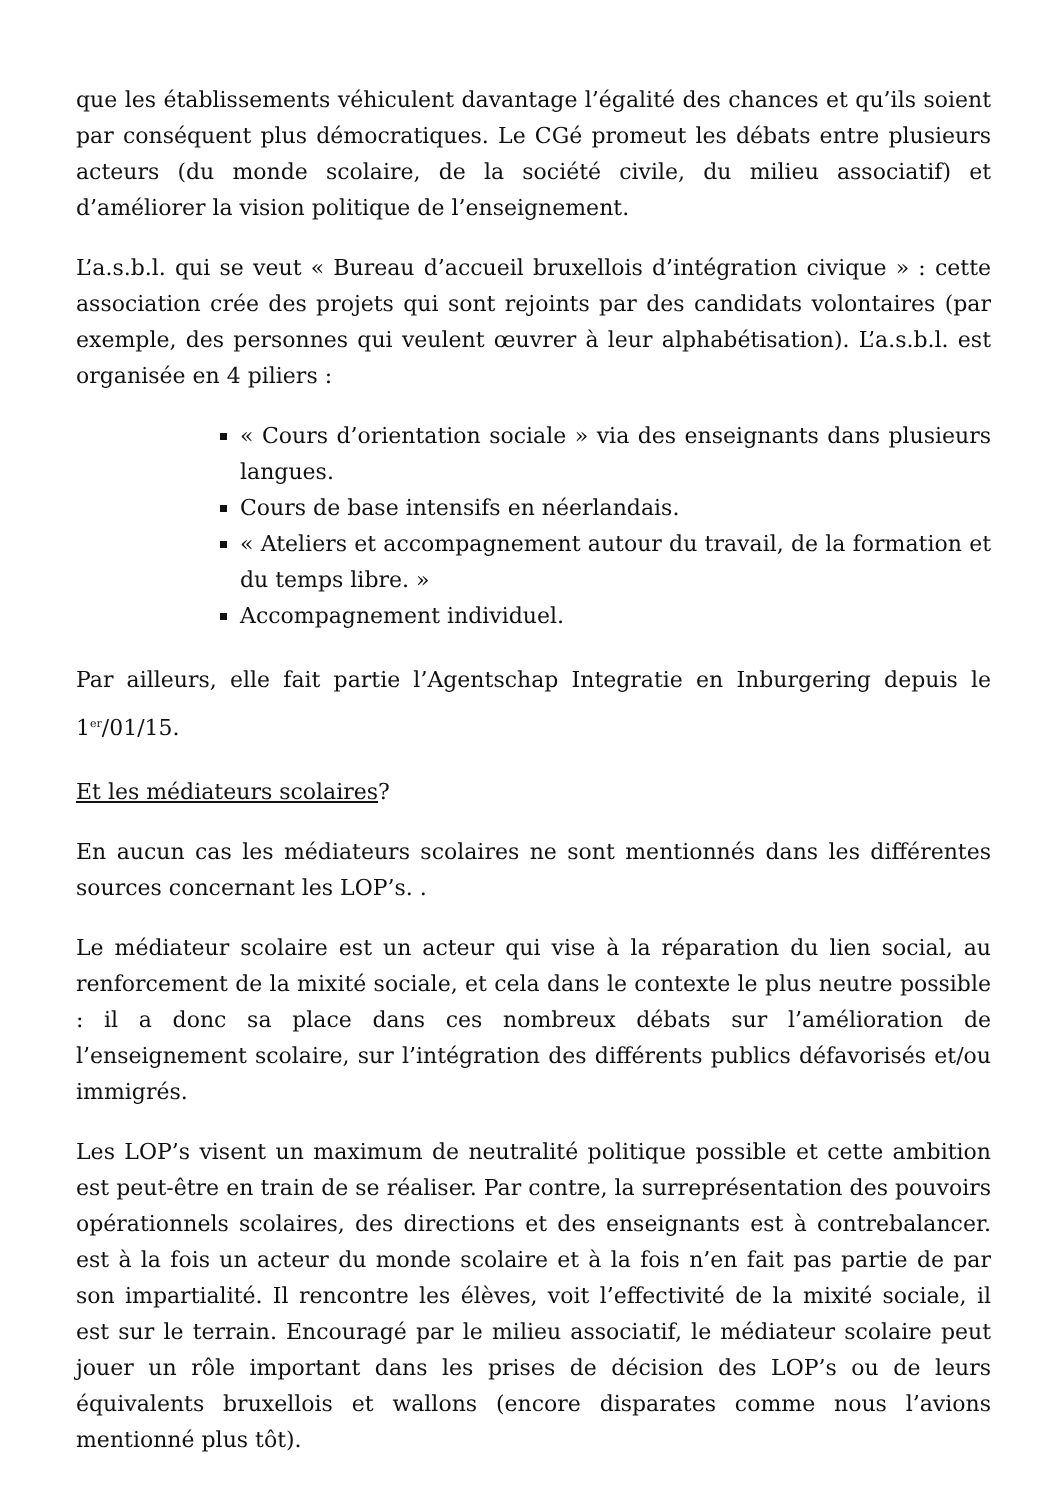que les établissements véhiculent davantage l’égalité des chances et qu’ils soient par conséquent plus démocratiques. Le CGé promeut les débats entre plusieurs acteurs (du monde scolaire, de la société civile, du milieu associatif) et d’améliorer la vision politique de l’enseignement.
L’a.s.b.l. qui se veut « Bureau d’accueil bruxellois d’intégration civique » : cette association crée des projets qui sont rejoints par des candidats volontaires (par exemple, des personnes qui veulent œuvrer à leur alphabétisation). L’a.s.b.l. est organisée en 4 piliers :
« Cours d’orientation sociale » via des enseignants dans plusieurs langues.
Cours de base intensifs en néerlandais.
« Ateliers et accompagnement autour du travail, de la formation et du temps libre. »
Accompagnement individuel.
Par ailleurs, elle fait partie l’Agentschap Integratie en Inburgering depuis le 1<sup>er</sup>/01/15.
Et les médiateurs scolaires?
En aucun cas les médiateurs scolaires ne sont mentionnés dans les différentes sources concernant les LOP’s. .
Le médiateur scolaire est un acteur qui vise à la réparation du lien social, au renforcement de la mixité sociale, et cela dans le contexte le plus neutre possible : il a donc sa place dans ces nombreux débats sur l’amélioration de l’enseignement scolaire, sur l’intégration des différents publics défavorisés et/ou immigrés.
Les LOP’s visent un maximum de neutralité politique possible et cette ambition est peut-être en train de se réaliser. Par contre, la surreprésentation des pouvoirs opérationnels scolaires, des directions et des enseignants est à contrebalancer. est à la fois un acteur du monde scolaire et à la fois n’en fait pas partie de par son impartialité. Il rencontre les élèves, voit l’effectivité de la mixité sociale, il est sur le terrain. Encouragé par le milieu associatif, le médiateur scolaire peut jouer un rôle important dans les prises de décision des LOP’s ou de leurs équivalents bruxellois et wallons (encore disparates comme nous l’avions mentionné plus tôt).